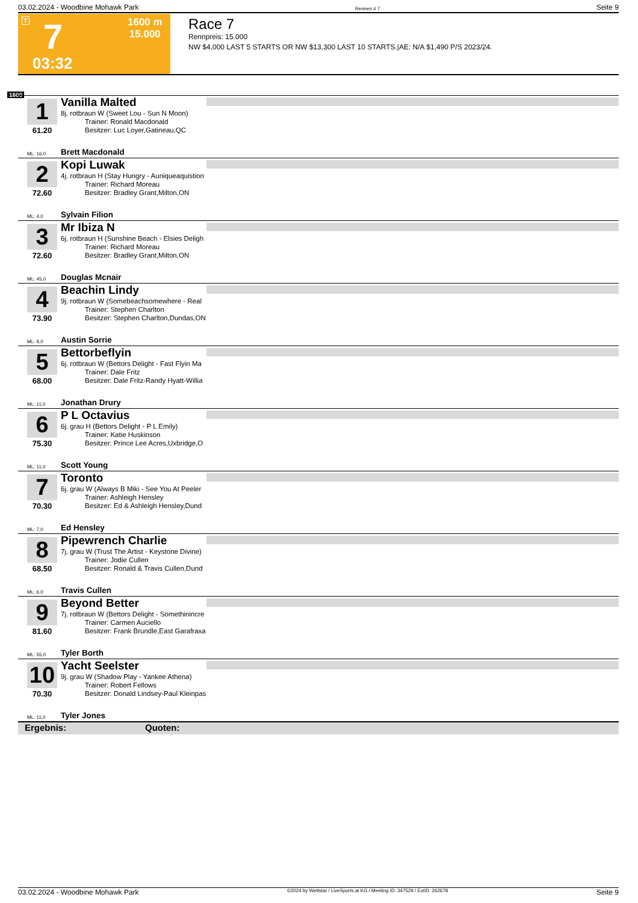03.02.2024 - Woodbine Mohawk Park Rennen # 7 Seite 9
T 7 1600 m
15.000
03:32
Race 7
Rennpreis: 15.000
NW $4,000 LAST 5 STARTS OR NW $13,300 LAST 10 STARTS.|AE: N/A $1,490 P/S 2023/24.
1600
1
61.20
Vanilla Malted
8j. rotbraun W (Sweet Lou - Sun N Moon)
Trainer: Ronald Macdonald
Besitzer: Luc Loyer,Gatineau,QC
ML: 16,0 Brett Macdonald
2
72.60
Kopi Luwak
4j. rotbraun H (Stay Hungry - Auniqueaquistion
Trainer: Richard Moreau
Besitzer: Bradley Grant,Milton,ON
ML: 4,0 Sylvain Filion
3
72.60
Mr Ibiza N
6j. rotbraun H (Sunshine Beach - Elsies Deligh
Trainer: Richard Moreau
Besitzer: Bradley Grant,Milton,ON
ML: 45,0 Douglas Mcnair
4
73.90
Beachin Lindy
9j. rotbraun W (Somebeachsomewhere - Real
Trainer: Stephen Charlton
Besitzer: Stephen Charlton,Dundas,ON
ML: 9,0 Austin Sorrie
5
68.00
Bettorbeflyin
6j. rotbraun W (Bettors Delight - Fast Flyin Ma
Trainer: Dale Fritz
Besitzer: Dale Fritz-Randy Hyatt-Willia
ML: 11,0 Jonathan Drury
6
75.30
P L Octavius
6j. grau H (Bettors Delight - P L Emily)
Trainer: Katie Huskinson
Besitzer: Prince Lee Acres,Uxbridge,O
ML: 11,0 Scott Young
7
70.30
Toronto
6j. grau W (Always B Miki - See You At Peeler
Trainer: Ashleigh Hensley
Besitzer: Ed & Ashleigh Hensley,Dund
ML: 7,0 Ed Hensley
8
68.50
Pipewrench Charlie
7j. grau W (Trust The Artist - Keystone Divine)
Trainer: Jodie Cullen
Besitzer: Ronald & Travis Cullen,Dund
ML: 6,0 Travis Cullen
9
81.60
Beyond Better
7j. rotbraun W (Bettors Delight - Somethinincre
Trainer: Carmen Auciello
Besitzer: Frank Brundle,East Garafraxa
ML: 55,0 Tyler Borth
10
70.30
Yacht Seelster
9j. grau W (Shadow Play - Yankee Athena)
Trainer: Robert Fellows
Besitzer: Donald Lindsey-Paul Kleinpas
ML: 11,0 Tyler Jones
Ergebnis: Quoten:
03.02.2024 - Woodbine Mohawk Park ©2024 by Wettstar / LiveSports.at KG / Meeting ID: 347529 / ExtID: 262678 Seite 9